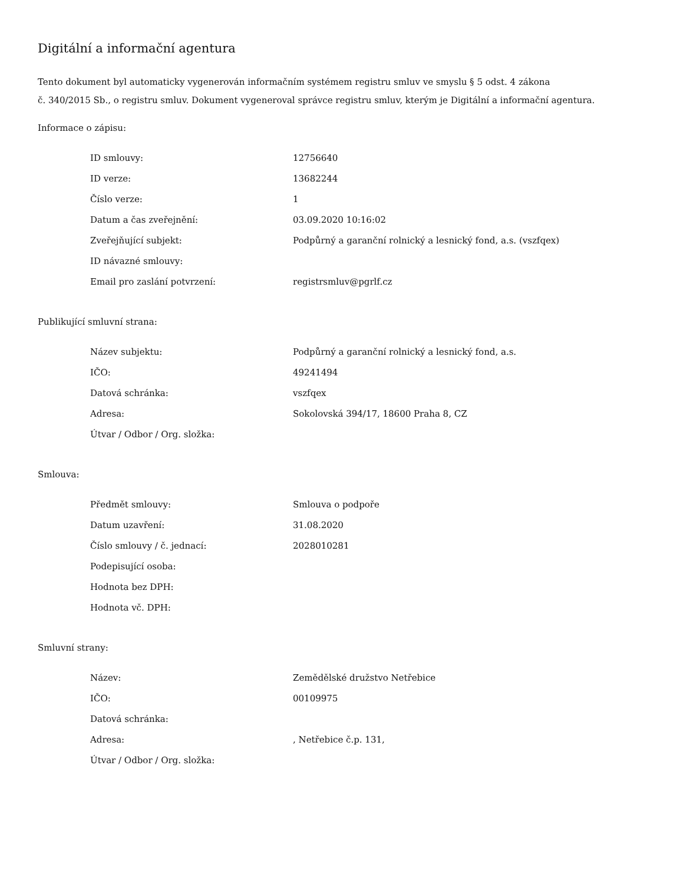Digitální a informační agentura
Tento dokument byl automaticky vygenerován informačním systémem registru smluv ve smyslu § 5 odst. 4 zákona
č. 340/2015 Sb., o registru smluv. Dokument vygeneroval správce registru smluv, kterým je Digitální a informační agentura.
Informace o zápisu:
| ID smlouvy: | 12756640 |
| ID verze: | 13682244 |
| Číslo verze: | 1 |
| Datum a čas zveřejnění: | 03.09.2020 10:16:02 |
| Zveřejňující subjekt: | Podpůrný a garanční rolnický a lesnický fond, a.s. (vszfqex) |
| ID návazné smlouvy: | |
| Email pro zaslání potvrzení: | registrsmluv@pgrlf.cz |
Publikující smluvní strana:
| Název subjektu: | Podpůrný a garanční rolnický a lesnický fond, a.s. |
| IČO: | 49241494 |
| Datová schránka: | vszfqex |
| Adresa: | Sokolovská 394/17, 18600 Praha 8, CZ |
| Útvar / Odbor / Org. složka: | |
Smlouva:
| Předmět smlouvy: | Smlouva o podpoře |
| Datum uzavření: | 31.08.2020 |
| Číslo smlouvy / č. jednací: | 2028010281 |
| Podepisující osoba: | |
| Hodnota bez DPH: | |
| Hodnota vč. DPH: | |
Smluvní strany:
| Název: | Zemědělské družstvo Netřebice |
| IČO: | 00109975 |
| Datová schránka: | |
| Adresa: | , Netřebice č.p. 131, |
| Útvar / Odbor / Org. složka: | |